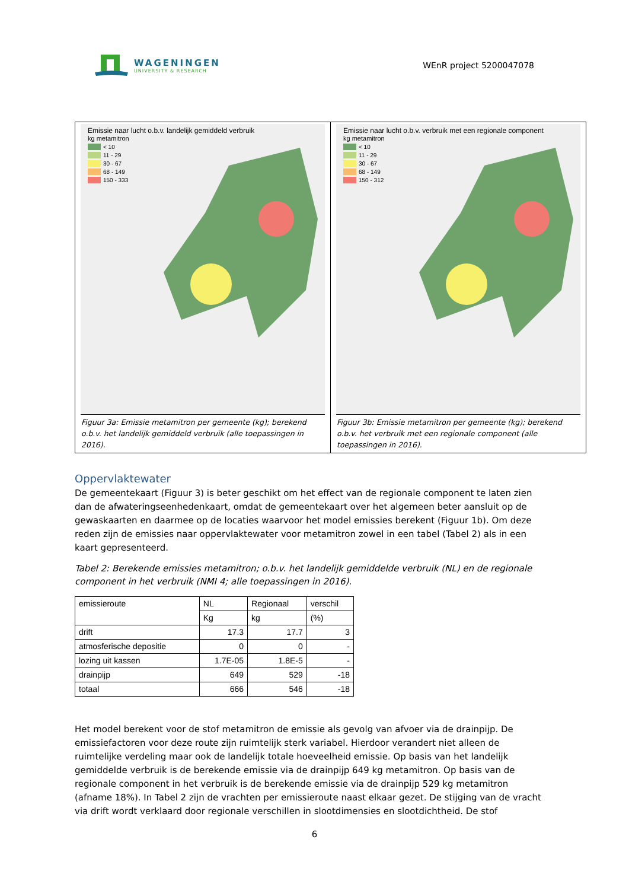WAGENINGEN
UNIVERSITY & RESEARCH
WEnR project 5200047078
Emissie naar lucht o.b.v. landelijk gemiddeld verbruik
kg metamitron
< 10
11 - 29
30 - 67
68 - 149
150 - 333
Figuur 3a: Emissie metamitron per gemeente (kg); berekend o.b.v. het landelijk gemiddeld verbruik (alle toepassingen in 2016).
Emissie naar lucht o.b.v. verbruik met een regionale component
kg metamitron
< 10
11 - 29
30 - 67
68 - 149
150 - 312
Figuur 3b: Emissie metamitron per gemeente (kg); berekend o.b.v. het verbruik met een regionale component (alle toepassingen in 2016).
Oppervlaktewater
De gemeentekaart (Figuur 3) is beter geschikt om het effect van de regionale component te laten zien dan de afwateringseenhedenkaart, omdat de gemeentekaart over het algemeen beter aansluit op de gewaskaarten en daarmee op de locaties waarvoor het model emissies berekent (Figuur 1b). Om deze reden zijn de emissies naar oppervlaktewater voor metamitron zowel in een tabel (Tabel 2) als in een kaart gepresenteerd.
Tabel 2: Berekende emissies metamitron; o.b.v. het landelijk gemiddelde verbruik (NL) en de regionale component in het verbruik (NMI 4; alle toepassingen in 2016).
| emissieroute | NL | Regionaal | verschil |
| | Kg | kg | (%) |
| drift | 17.3 | 17.7 | 3 |
| atmosferische depositie | 0 | 0 | - |
| lozing uit kassen | 1.7E-05 | 1.8E-5 | - |
| drainpijp | 649 | 529 | -18 |
| totaal | 666 | 546 | -18 |
Het model berekent voor de stof metamitron de emissie als gevolg van afvoer via de drainpijp. De emissiefactoren voor deze route zijn ruimtelijk sterk variabel. Hierdoor verandert niet alleen de ruimtelijke verdeling maar ook de landelijk totale hoeveelheid emissie. Op basis van het landelijk gemiddelde verbruik is de berekende emissie via de drainpijp 649 kg metamitron. Op basis van de regionale component in het verbruik is de berekende emissie via de drainpijp 529 kg metamitron (afname 18%). In Tabel 2 zijn de vrachten per emissieroute naast elkaar gezet. De stijging van de vracht via drift wordt verklaard door regionale verschillen in slootdimensies en slootdichtheid. De stof
6